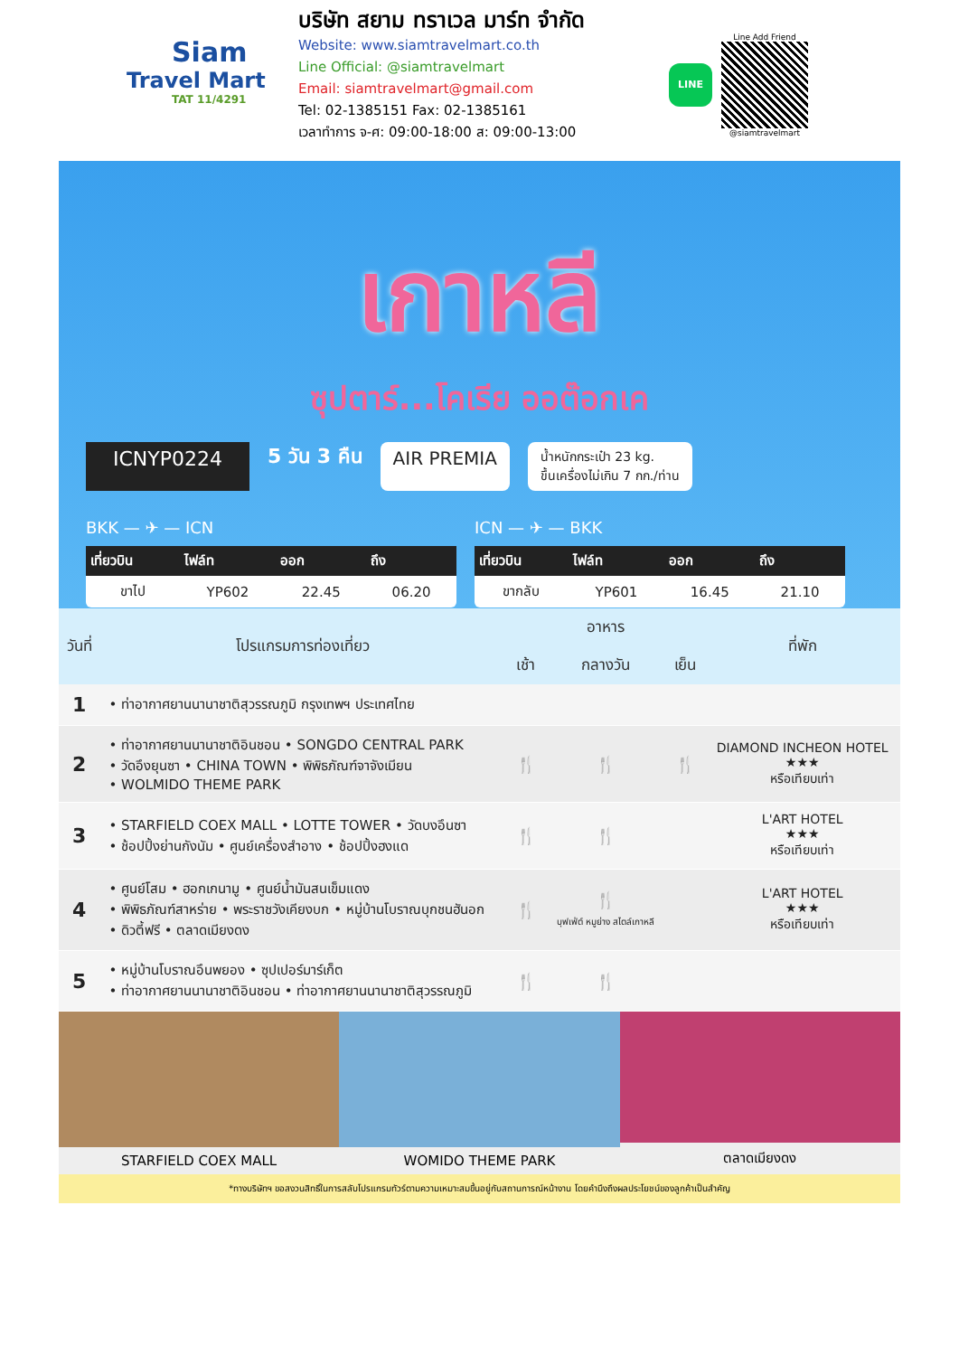Siam
Travel Mart
TAT 11/4291
บริษัท สยาม ทราเวล มาร์ท จำกัด
Website: www.siamtravelmart.co.th
Line Official: @siamtravelmart
Email: siamtravelmart@gmail.com
Tel: 02-1385151 Fax: 02-1385161
เวลาทำการ จ-ศ: 09:00-18:00 ส: 09:00-13:00
LINE
Line Add Friend
@siamtravelmart
เกาหลี
ซุปตาร์...โคเรีย ออต๊อกเค
ICNYP0224 5 วัน 3 คืน AIR PREMIA น้ำหนักกระเป๋า 23 kg.
ขึ้นเครื่องไม่เกิน 7 กก./ท่าน
BKK — ✈ — ICN
| เที่ยวบิน | ไฟล์ท | ออก | ถึง |
| --- | --- | --- | --- |
| ขาไป | YP602 | 22.45 | 06.20 |
ICN — ✈ — BKK
| เที่ยวบิน | ไฟล์ท | ออก | ถึง |
| --- | --- | --- | --- |
| ขากลับ | YP601 | 16.45 | 21.10 |
| วันที่ | โปรแกรมการท่องเที่ยว | อาหาร | | | ที่พัก |
| --- | --- | --- | --- | --- | --- |
| | | เช้า | กลางวัน | เย็น | |
| 1 | • ท่าอากาศยานนานาชาติสุวรรณภูมิ กรุงเทพฯ ประเทศไทย | | | | |
| 2 | • ท่าอากาศยานนานาชาติอินชอน • SONGDO CENTRAL PARK • วัดอึงยุนซา • CHINA TOWN • พิพิธภัณฑ์จาจังเมียน • WOLMIDO THEME PARK | 🍴 | 🍴 | 🍴 | DIAMOND INCHEON HOTEL ★★★ หรือเทียบเท่า |
| 3 | • STARFIELD COEX MALL • LOTTE TOWER • วัดบงอึนซา • ช้อปปิ้งย่านกังนัม • ศูนย์เครื่องสำอาง • ช้อปปิ้งฮงแด | 🍴 | 🍴 | | L'ART HOTEL ★★★ หรือเทียบเท่า |
| 4 | • ศูนย์โสม • ฮอกเกนามู • ศูนย์น้ำมันสนเข็มแดง • พิพิธภัณฑ์สาหร่าย • พระราชวังเคียงบก • หมู่บ้านโบราณบุกชนฮันอก • ดิวตี้ฟรี • ตลาดเมียงดง | 🍴 | 🍴 บุฟเฟ่ต์ หมูย่าง สไตล์เกาหลี | | L'ART HOTEL ★★★ หรือเทียบเท่า |
| 5 | • หมู่บ้านโบราณอึนพยอง • ซุปเปอร์มาร์เก็ต • ท่าอากาศยานนานาชาติอินชอน • ท่าอากาศยานนานาชาติสุวรรณภูมิ | 🍴 | 🍴 | | |
STARFIELD COEX MALL WOMIDO THEME PARK ตลาดเมียงดง
*ทางบริษัทฯ ขอสงวนสิทธิ์ในการสลับโปรแกรมทัวร์ตามความเหมาะสมขึ้นอยู่กับสถานการณ์หน้างาน โดยคำนึงถึงผลประโยชน์ของลูกค้าเป็นสำคัญ